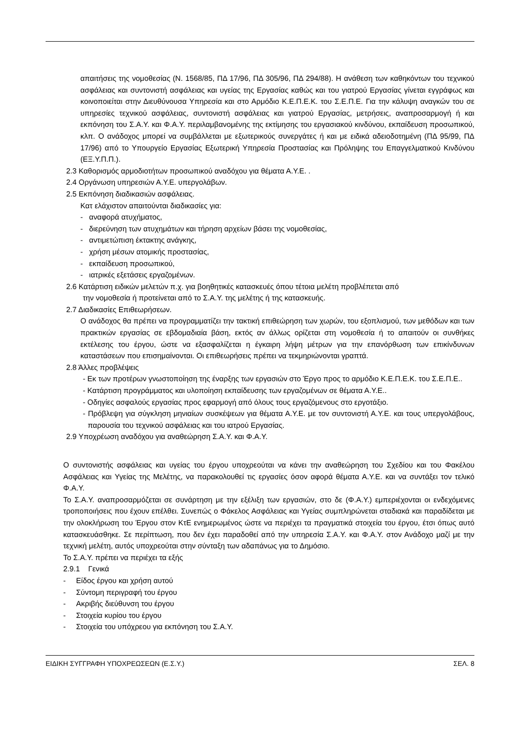απαιτήσεις της νομοθεσίας (Ν. 1568/85, ΠΔ 17/96, ΠΔ 305/96, ΠΔ 294/88). Η ανάθεση των καθηκόντων του τεχνικού ασφάλειας και συντονιστή ασφάλειας και υγείας της Εργασίας καθώς και του γιατρού Εργασίας γίνεται εγγράφως και κοινοποιείται στην Διευθύνουσα Υπηρεσία και στο Αρμόδιο Κ.Ε.Π.Ε.Κ. του Σ.Ε.Π.Ε. Για την κάλυψη αναγκών του σε υπηρεσίες τεχνικού ασφάλειας, συντονιστή ασφάλειας και γιατρού Εργασίας, μετρήσεις, αναπροσαρμογή ή και εκπόνηση του Σ.Α.Υ. και Φ.Α.Υ. περιλαμβανομένης της εκτίμησης του εργασιακού κινδύνου, εκπαίδευση προσωπικού, κλπ. Ο ανάδοχος μπορεί να συμβάλλεται με εξωτερικούς συνεργάτες ή και με ειδικά αδειοδοτημένη (ΠΔ 95/99, ΠΔ 17/96) από το Υπουργείο Εργασίας Εξωτερική Υπηρεσία Προστασίας και Πρόληψης του Επαγγελματικού Κινδύνου (ΕΞ.Υ.Π.Π.).
2.3 Καθορισμός αρμοδιοτήτων προσωπικού αναδόχου για θέματα Α.Υ.Ε. .
2.4 Οργάνωση υπηρεσιών Α.Υ.Ε. υπεργολάβων.
2.5 Εκπόνηση διαδικασιών ασφάλειας.
Κατ ελάχιστον απαιτούνται διαδικασίες για:
- αναφορά ατυχήματος,
- διερεύνηση των ατυχημάτων και τήρηση αρχείων βάσει της νομοθεσίας,
- αντιμετώπιση έκτακτης ανάγκης,
- χρήση μέσων ατομικής προστασίας,
- εκπαίδευση προσωπικού,
- ιατρικές εξετάσεις εργαζομένων.
2.6 Κατάρτιση ειδικών μελετών π.χ. για βοηθητικές κατασκευές όπου τέτοια μελέτη προβλέπεται από
την νομοθεσία ή προτείνεται από το Σ.Α.Υ. της μελέτης ή της κατασκευής.
2.7 Διαδικασίες Επιθεωρήσεων.
Ο ανάδοχος θα πρέπει να προγραμματίζει την τακτική επιθεώρηση των χωρών, του εξοπλισμού, των μεθόδων και των πρακτικών εργασίας σε εβδομαδιαία βάση, εκτός αν άλλως ορίζεται στη νομοθεσία ή το απαιτούν οι συνθήκες εκτέλεσης του έργου, ώστε να εξασφαλίζεται η έγκαιρη λήψη μέτρων για την επανόρθωση των επικίνδυνων καταστάσεων που επισημαίνονται. Οι επιθεωρήσεις πρέπει να τεκμηριώνονται γραπτά.
2.8 Άλλες προβλέψεις
- Εκ των προτέρων γνωστοποίηση της έναρξης των εργασιών στο Έργο προς το αρμόδιο Κ.Ε.Π.Ε.Κ. του Σ.Ε.Π.Ε..
- Κατάρτιση προγράμματος και υλοποίηση εκπαίδευσης των εργαζομένων σε θέματα Α.Υ.Ε..
- Οδηγίες ασφαλούς εργασίας προς εφαρμογή από όλους τους εργαζόμενους στο εργοτάξιο.
- Πρόβλεψη για σύγκληση μηνιαίων συσκέψεων για θέματα Α.Υ.Ε. με τον συντονιστή Α.Υ.Ε. και τους υπεργολάβους, παρουσία του τεχνικού ασφάλειας και του ιατρού Εργασίας.
2.9 Υποχρέωση αναδόχου για αναθεώρηση Σ.Α.Υ. και Φ.Α.Υ.
Ο συντονιστής ασφάλειας και υγείας του έργου υποχρεούται να κάνει την αναθεώρηση του Σχεδίου και του Φακέλου Ασφάλειας και Υγείας της Μελέτης, να παρακολουθεί τις εργασίες όσον αφορά θέματα Α.Υ.Ε. και να συντάξει τον τελικό Φ.Α.Υ.
Το Σ.Α.Υ. αναπροσαρμόζεται σε συνάρτηση με την εξέλιξη των εργασιών, στο δε (Φ.Α.Υ.) εμπεριέχονται οι ενδεχόμενες τροποποιήσεις που έχουν επέλθει. Συνεπώς ο Φάκελος Ασφάλειας και Υγείας συμπληρώνεται σταδιακά και παραδίδεται με την ολοκλήρωση του Έργου στον ΚτΕ ενημερωμένος ώστε να περιέχει τα πραγματικά στοιχεία του έργου, έτσι όπως αυτό κατασκευάσθηκε. Σε περίπτωση, που δεν έχει παραδοθεί από την υπηρεσία Σ.Α.Υ. και Φ.Α.Υ. στον Ανάδοχο μαζί με την τεχνική μελέτη, αυτός υποχρεούται στην σύνταξη των αδαπάνως για το Δημόσιο.
Το Σ.Α.Υ. πρέπει να περιέχει τα εξής
2.9.1 Γενικά
- Είδος έργου και χρήση αυτού
- Σύντομη περιγραφή του έργου
- Ακριβής διεύθυνση του έργου
- Στοιχεία κυρίου του έργου
- Στοιχεία του υπόχρεου για εκπόνηση του Σ.Α.Υ.
ΕΙΔΙΚΗ ΣΥΓΓΡΑΦΗ ΥΠΟΧΡΕΩΣΕΩΝ (Ε.Σ.Υ.) ΣΕΛ. 8